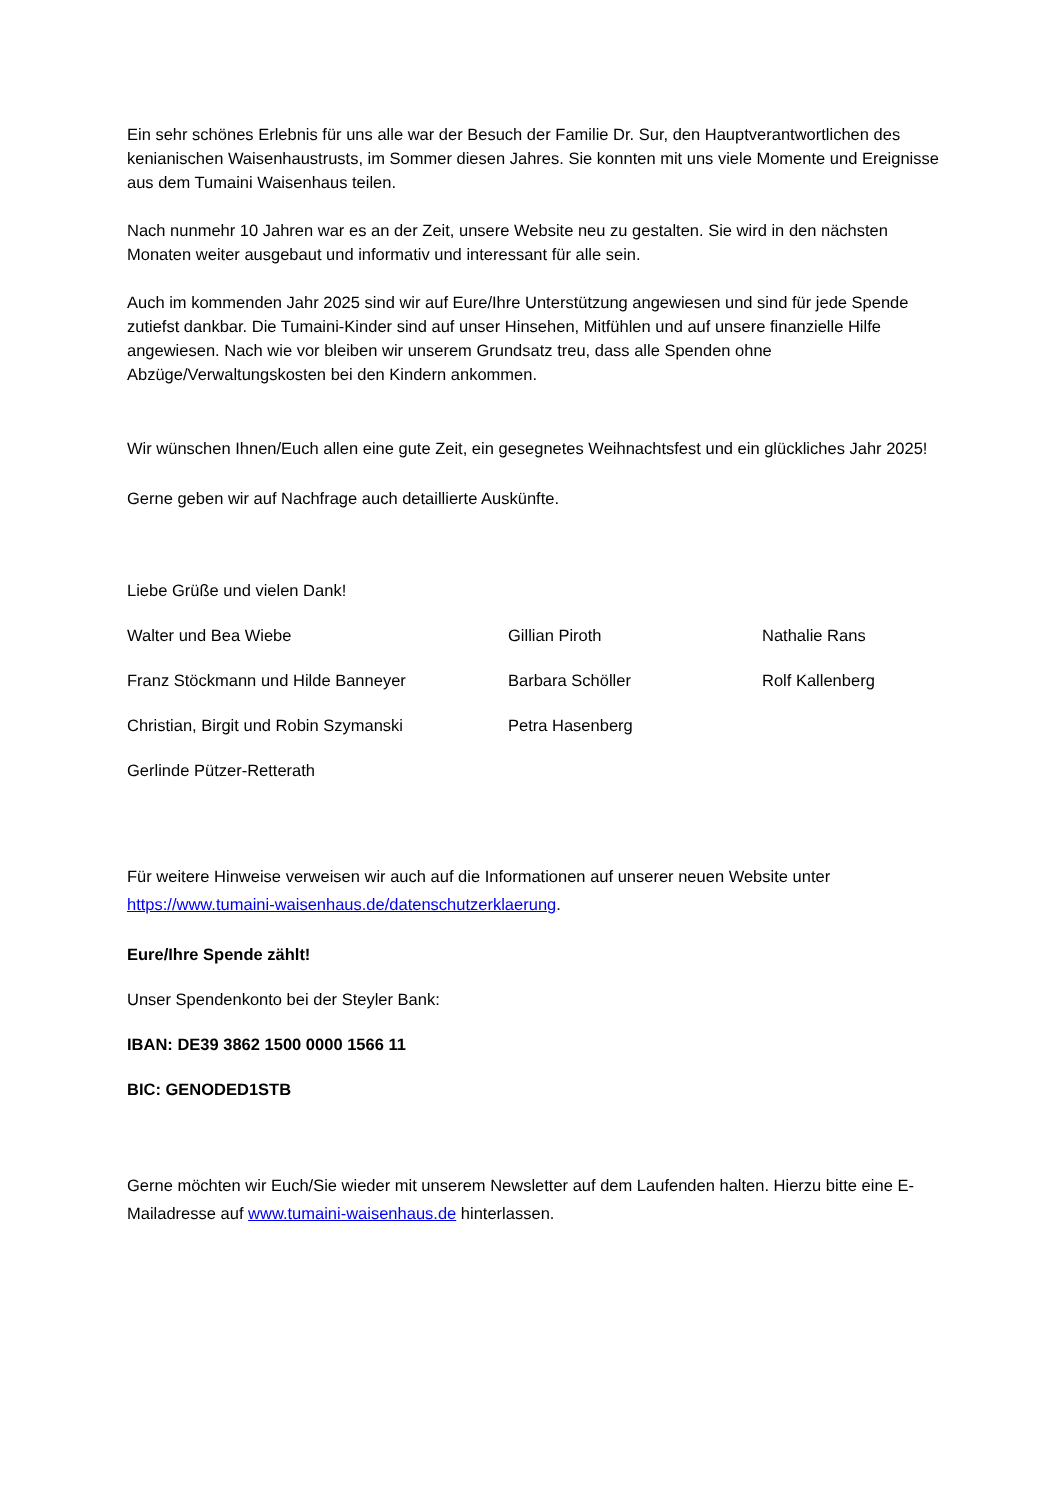Ein sehr schönes Erlebnis für uns alle war der Besuch der Familie Dr. Sur, den Hauptverantwortlichen des kenianischen Waisenhaustrusts, im Sommer diesen Jahres. Sie konnten mit uns viele Momente und Ereignisse aus dem Tumaini Waisenhaus teilen.
Nach nunmehr 10 Jahren war es an der Zeit, unsere Website neu zu gestalten. Sie wird in den nächsten Monaten weiter ausgebaut und informativ und interessant für alle sein.
Auch im kommenden Jahr 2025 sind wir auf Eure/Ihre Unterstützung angewiesen und sind für jede Spende zutiefst dankbar. Die Tumaini-Kinder sind auf unser Hinsehen, Mitfühlen und auf unsere finanzielle Hilfe angewiesen. Nach wie vor bleiben wir unserem Grundsatz treu, dass alle Spenden ohne Abzüge/Verwaltungskosten bei den Kindern ankommen.
Wir wünschen Ihnen/Euch allen eine gute Zeit, ein gesegnetes Weihnachtsfest und ein glückliches Jahr 2025!
Gerne geben wir auf Nachfrage auch detaillierte Auskünfte.
Liebe Grüße und vielen Dank!
Walter und Bea Wiebe
Gillian Piroth
Nathalie Rans
Franz Stöckmann und Hilde Banneyer
Barbara Schöller
Rolf Kallenberg
Christian, Birgit und Robin Szymanski
Petra Hasenberg
Gerlinde Pützer-Retterath
Für weitere Hinweise verweisen wir auch auf die Informationen auf unserer neuen Website unter https://www.tumaini-waisenhaus.de/datenschutzerklaerung.
Eure/Ihre Spende zählt!
Unser Spendenkonto bei der Steyler Bank:
IBAN: DE39 3862 1500 0000 1566 11
BIC: GENODED1STB
Gerne möchten wir Euch/Sie wieder mit unserem Newsletter auf dem Laufenden halten. Hierzu bitte eine E-Mailadresse auf www.tumaini-waisenhaus.de hinterlassen.